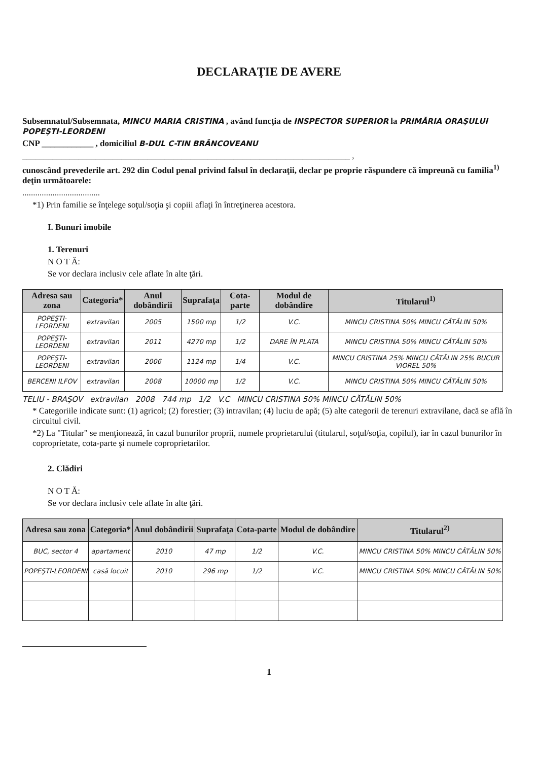DECLARAŢIE DE AVERE
Subsemnatul/Subsemnata, MINCU MARIA CRISTINA , având funcţia de INSPECTOR SUPERIOR la PRIMĂRIA ORAŞULUI POPEŞTI-LEORDENI
CNP ____________ , domiciliul B-DUL C-TIN BRÂNCOVEANU
____________________________________________________________________________ ,
cunoscând prevederile art. 292 din Codul penal privind falsul în declaraţii, declar pe proprie răspundere că împreună cu familia<sup>1)</sup> deţin următoarele:
....................................
*1) Prin familie se înţelege soţul/soţia şi copiii aflaţi în întreţinerea acestora.
I. Bunuri imobile
1. Terenuri
N O T Ă:
Se vor declara inclusiv cele aflate în alte ţări.
| Adresa sau zona | Categoria* | Anul dobândirii | Suprafaţa | Cota-parte | Modul de dobândire | Titularul<sup>1)</sup> |
| --- | --- | --- | --- | --- | --- | --- |
| POPEŞTI-LEORDENI | extravilan | 2005 | 1500 mp | 1/2 | V.C. | MINCU CRISTINA 50% MINCU CĂTĂLIN 50% |
| POPEŞTI-LEORDENI | extravilan | 2011 | 4270 mp | 1/2 | DARE ÎN PLATA | MINCU CRISTINA 50% MINCU CĂTĂLIN 50% |
| POPEŞTI-LEORDENI | extravilan | 2006 | 1124 mp | 1/4 | V.C. | MINCU CRISTINA 25% MINCU CĂTĂLIN 25% BUCUR VIOREL 50% |
| BERCENI ILFOV | extravilan | 2008 | 10000 mp | 1/2 | V.C. | MINCU CRISTINA 50% MINCU CĂTĂLIN 50% |
TELIU - BRAŞOV extravilan 2008 744 mp 1/2 V.C MINCU CRISTINA 50% MINCU CĂTĂLIN 50%
* Categoriile indicate sunt: (1) agricol; (2) forestier; (3) intravilan; (4) luciu de apă; (5) alte categorii de terenuri extravilane, dacă se află în circuitul civil.
*2) La "Titular" se menţionează, în cazul bunurilor proprii, numele proprietarului (titularul, soţul/soţia, copilul), iar în cazul bunurilor în coproprietate, cota-parte şi numele coproprietarilor.
2. Clădiri
N O T Ă:
Se vor declara inclusiv cele aflate în alte ţări.
| Adresa sau zona | Categoria* | Anul dobândirii | Suprafaţa | Cota-parte | Modul de dobândire | Titularul<sup>2)</sup> |
| --- | --- | --- | --- | --- | --- | --- |
| BUC, sector 4 | apartament | 2010 | 47 mp | 1/2 | V.C. | MINCU CRISTINA 50% MINCU CĂTĂLIN 50% |
| POPEŞTI-LEORDENI | casă locuit | 2010 | 296 mp | 1/2 | V.C. | MINCU CRISTINA 50% MINCU CĂTĂLIN 50% |
1